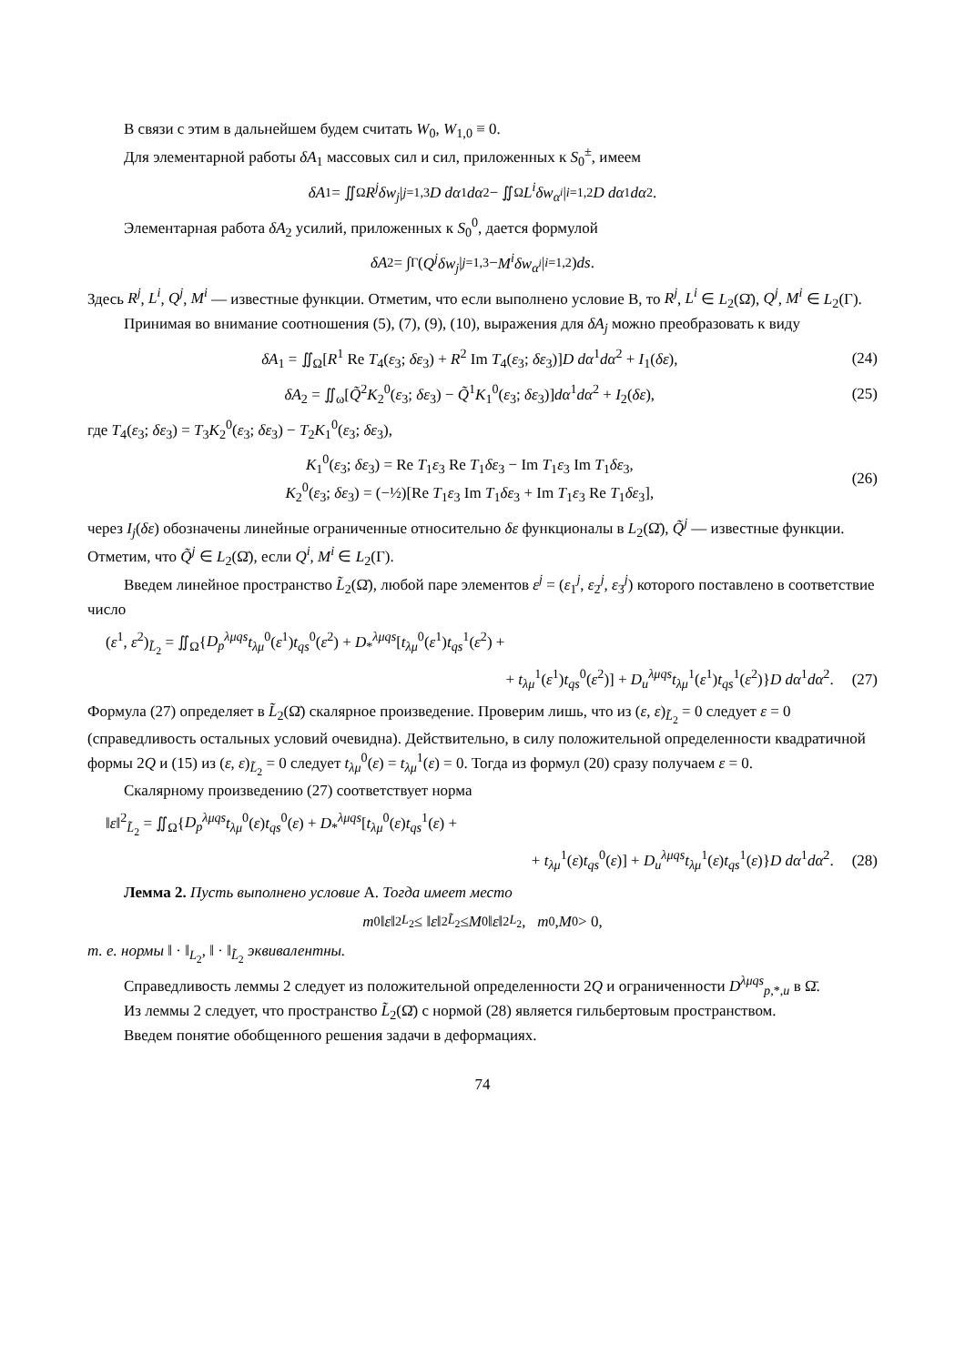В связи с этим в дальнейшем будем считать W<sub>0</sub>, W<sub>1,0</sub> ≡ 0.
Для элементарной работы δA<sub>1</sub> массовых сил и сил, приложенных к S<sub>0</sub><sup>±</sup>, имеем
δA<sub>1</sub> = ∬<sub>Ω</sub> R<sup>j</sup>δw<sub>j</sub> |<sub>j=1,3</sub> D dα<sup>1</sup> dα<sup>2</sup> − ∬<sub>Ω</sub> L<sup>i</sup>δw<sub>α<sup>i</sup></sub> |<sub>i=1,2</sub> D dα<sup>1</sup> dα<sup>2</sup>.
Элементарная работа δA<sub>2</sub> усилий, приложенных к S<sub>0</sub><sup>0</sup>, дается формулой
δA<sub>2</sub> = ∫<sub>Γ</sub>(Q<sup>j</sup>δw<sub>j</sub> |<sub>j=1,3</sub> − M<sup>i</sup>δw<sub>α<sup>i</sup></sub> |<sub>i=1,2</sub>) ds.
Здесь R<sup>j</sup>, L<sup>i</sup>, Q<sup>j</sup>, M<sup>i</sup> — известные функции. Отметим, что если выполнено условие B, то R<sup>j</sup>, L<sup>i</sup> ∈ L<sub>2</sub>(Ω̄), Q<sup>j</sup>, M<sup>i</sup> ∈ L<sub>2</sub>(Γ).
Принимая во внимание соотношения (5), (7), (9), (10), выражения для δA<sub>j</sub> можно преобразовать к виду
δA<sub>1</sub> = ∬<sub>Ω</sub>[R<sup>1</sup> Re T<sub>4</sub>(ε<sub>3</sub>; δε<sub>3</sub>) + R<sup>2</sup> Im T<sub>4</sub>(ε<sub>3</sub>; δε<sub>3</sub>)]D dα<sup>1</sup>dα<sup>2</sup> + I<sub>1</sub>(δε), (24)
δA<sub>2</sub> = ∬<sub>ω</sub>[Q̃<sup>2</sup>K<sub>2</sub><sup>0</sup>(ε<sub>3</sub>; δε<sub>3</sub>) − Q̃<sup>1</sup>K<sub>1</sub><sup>0</sup>(ε<sub>3</sub>; δε<sub>3</sub>)]dα<sup>1</sup>dα<sup>2</sup> + I<sub>2</sub>(δε), (25)
где T<sub>4</sub>(ε<sub>3</sub>; δε<sub>3</sub>) = T<sub>3</sub>K<sub>2</sub><sup>0</sup>(ε<sub>3</sub>; δε<sub>3</sub>) − T<sub>2</sub>K<sub>1</sub><sup>0</sup>(ε<sub>3</sub>; δε<sub>3</sub>),
K<sub>1</sub><sup>0</sup>(ε<sub>3</sub>; δε<sub>3</sub>) = Re T<sub>1</sub>ε<sub>3</sub> Re T<sub>1</sub>δε<sub>3</sub> − Im T<sub>1</sub>ε<sub>3</sub> Im T<sub>1</sub>δε<sub>3</sub>,
K<sub>2</sub><sup>0</sup>(ε<sub>3</sub>; δε<sub>3</sub>) = (−½)[Re T<sub>1</sub>ε<sub>3</sub> Im T<sub>1</sub>δε<sub>3</sub> + Im T<sub>1</sub>ε<sub>3</sub> Re T<sub>1</sub>δε<sub>3</sub>], (26)
через I<sub>j</sub>(δε) обозначены линейные ограниченные относительно δε функционалы в L<sub>2</sub>(Ω̄), Q̃<sup>j</sup> — известные функции. Отметим, что Q̃<sup>j</sup> ∈ L<sub>2</sub>(Ω̄), если Q<sup>i</sup>, M<sup>i</sup> ∈ L<sub>2</sub>(Γ).
Введем линейное пространство L̃<sub>2</sub>(Ω̄), любой паре элементов ε<sup>j</sup> = (ε<sub>1</sub><sup>j</sup>, ε<sub>2</sub><sup>j</sup>, ε<sub>3</sub><sup>j</sup>) которого поставлено в соответствие число
(ε<sup>1</sup>, ε<sup>2</sup>)<sub>L̃<sub>2</sub></sub> = ∬<sub>Ω</sub>{D<sub>p</sub><sup>λμqs</sup>t<sub>λμ</sub><sup>0</sup>(ε<sup>1</sup>)t<sub>qs</sub><sup>0</sup>(ε<sup>2</sup>) + D<sub>*</sub><sup>λμqs</sup>[t<sub>λμ</sub><sup>0</sup>(ε<sup>1</sup>)t<sub>qs</sub><sup>1</sup>(ε<sup>2</sup>) +
+ t<sub>λμ</sub><sup>1</sup>(ε<sup>1</sup>)t<sub>qs</sub><sup>0</sup>(ε<sup>2</sup>)] + D<sub>u</sub><sup>λμqs</sup>t<sub>λμ</sub><sup>1</sup>(ε<sup>1</sup>)t<sub>qs</sub><sup>1</sup>(ε<sup>2</sup>)}D dα<sup>1</sup>dα<sup>2</sup>. (27)
Формула (27) определяет в L̃<sub>2</sub>(Ω̄) скалярное произведение. Проверим лишь, что из (ε, ε)<sub>L̃<sub>2</sub></sub> = 0 следует ε = 0 (справедливость остальных условий очевидна). Действительно, в силу положительной определенности квадратичной формы 2Q и (15) из (ε, ε)<sub>L̃<sub>2</sub></sub> = 0 следует t<sub>λμ</sub><sup>0</sup>(ε) = t<sub>λμ</sub><sup>1</sup>(ε) = 0. Тогда из формул (20) сразу получаем ε = 0.
Скалярному произведению (27) соответствует норма
‖ε‖<sup>2</sup><sub>L̃<sub>2</sub></sub> = ∬<sub>Ω</sub>{D<sub>p</sub><sup>λμqs</sup>t<sub>λμ</sub><sup>0</sup>(ε)t<sub>qs</sub><sup>0</sup>(ε) + D<sub>*</sub><sup>λμqs</sup>[t<sub>λμ</sub><sup>0</sup>(ε)t<sub>qs</sub><sup>1</sup>(ε) +
+ t<sub>λμ</sub><sup>1</sup>(ε)t<sub>qs</sub><sup>0</sup>(ε)] + D<sub>u</sub><sup>λμqs</sup>t<sub>λμ</sub><sup>1</sup>(ε)t<sub>qs</sub><sup>1</sup>(ε)}D dα<sup>1</sup>dα<sup>2</sup>. (28)
Лемма 2. Пусть выполнено условие A. Тогда имеет место
m<sub>0</sub>‖ ε ‖<sup>2</sup><sub>L<sub>2</sub></sub> ≤ ‖ ε ‖<sup>2</sup><sub>L̃<sub>2</sub></sub> ≤ M<sub>0</sub>‖ ε ‖<sup>2</sup><sub>L<sub>2</sub></sub>, m<sub>0</sub>, M<sub>0</sub> > 0,
т. е. нормы ‖ · ‖<sub>L<sub>2</sub></sub>, ‖ · ‖<sub>L̃<sub>2</sub></sub> эквивалентны.
Справедливость леммы 2 следует из положительной определенности 2Q и ограниченности D<sup>λμqs</sup><sub>p,*,u</sub> в Ω̄.
Из леммы 2 следует, что пространство L̃<sub>2</sub>(Ω̄) с нормой (28) является гильбертовым пространством.
Введем понятие обобщенного решения задачи в деформациях.
74